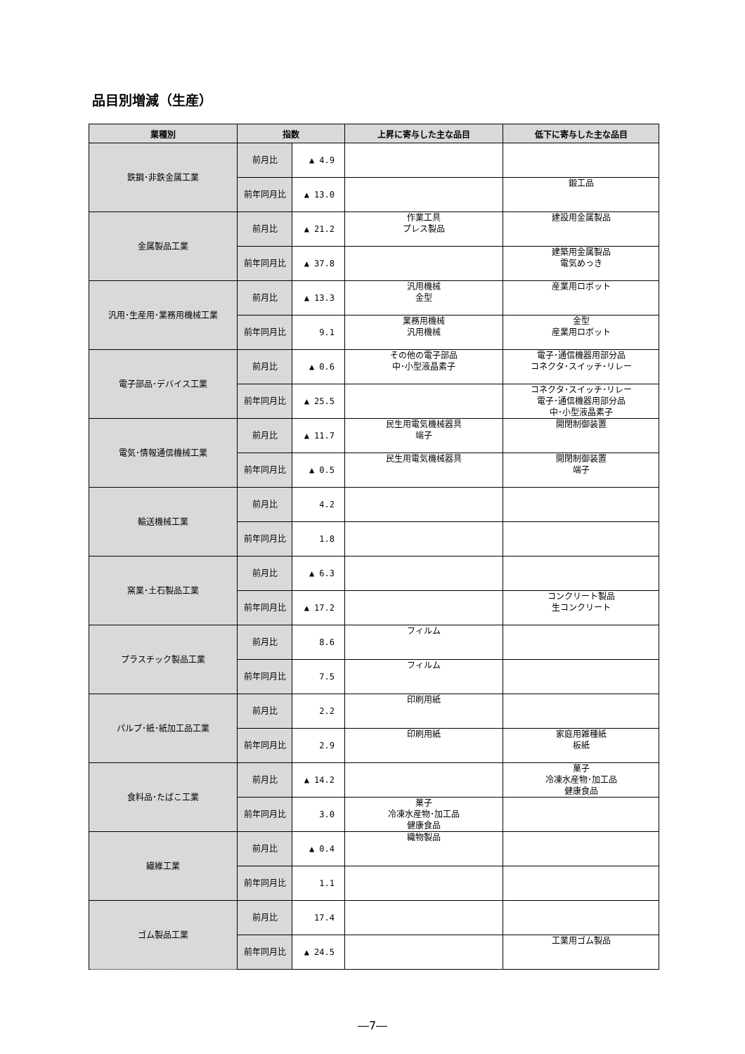品目別増減（生産）
| 業種別 | 指数 | | 上昇に寄与した主な品目 | 低下に寄与した主な品目 |
| --- | --- | --- | --- | --- |
| 鉄鋼･非鉄金属工業 | 前月比 | ▲ 4.9 | | |
| | 前年同月比 | ▲ 13.0 | | 鍛工品 |
| 金属製品工業 | 前月比 | ▲ 21.2 | 作業工具 プレス製品 | 建設用金属製品 |
| | 前年同月比 | ▲ 37.8 | | 建築用金属製品 電気めっき |
| 汎用･生産用･業務用機械工業 | 前月比 | ▲ 13.3 | 汎用機械 金型 | 産業用ロボット |
| | 前年同月比 | 9.1 | 業務用機械 汎用機械 | 金型 産業用ロボット |
| 電子部品･デバイス工業 | 前月比 | ▲ 0.6 | その他の電子部品 中･小型液晶素子 | 電子･通信機器用部分品 コネクタ･スイッチ･リレー |
| | 前年同月比 | ▲ 25.5 | | コネクタ･スイッチ･リレー 電子･通信機器用部分品 中･小型液晶素子 |
| 電気･情報通信機械工業 | 前月比 | ▲ 11.7 | 民生用電気機械器具 端子 | 開閉制御装置 |
| | 前年同月比 | ▲ 0.5 | 民生用電気機械器具 | 開閉制御装置 端子 |
| 輸送機械工業 | 前月比 | 4.2 | | |
| | 前年同月比 | 1.8 | | |
| 窯業･土石製品工業 | 前月比 | ▲ 6.3 | | |
| | 前年同月比 | ▲ 17.2 | | コンクリート製品 生コンクリート |
| プラスチック製品工業 | 前月比 | 8.6 | フィルム | |
| | 前年同月比 | 7.5 | フィルム | |
| パルプ･紙･紙加工品工業 | 前月比 | 2.2 | 印刷用紙 | |
| | 前年同月比 | 2.9 | 印刷用紙 | 家庭用雑種紙 板紙 |
| 食料品･たばこ工業 | 前月比 | ▲ 14.2 | | 菓子 冷凍水産物･加工品 健康食品 |
| | 前年同月比 | 3.0 | 菓子 冷凍水産物･加工品 健康食品 | |
| 繊維工業 | 前月比 | ▲ 0.4 | 織物製品 | |
| | 前年同月比 | 1.1 | | |
| ゴム製品工業 | 前月比 | 17.4 | | |
| | 前年同月比 | ▲ 24.5 | | 工業用ゴム製品 |
―7―